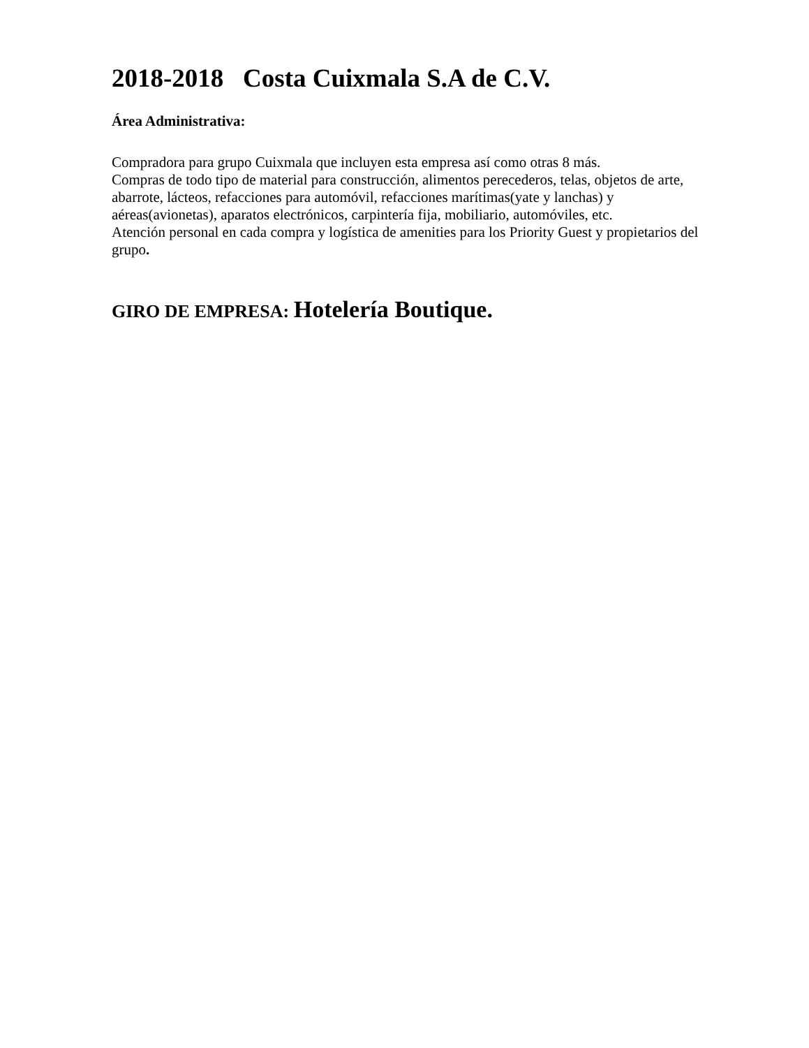2018-2018 Costa Cuixmala S.A de C.V.
Área Administrativa:
Compradora para grupo Cuixmala que incluyen esta empresa así como otras 8 más.
Compras de todo tipo de material para construcción, alimentos perecederos, telas, objetos de arte, abarrote, lácteos, refacciones para automóvil, refacciones marítimas(yate y lanchas) y aéreas(avionetas), aparatos electrónicos, carpintería fija, mobiliario, automóviles, etc.
Atención personal en cada compra y logística de amenities para los Priority Guest y propietarios del grupo.
GIRO DE EMPRESA: Hotelería Boutique.